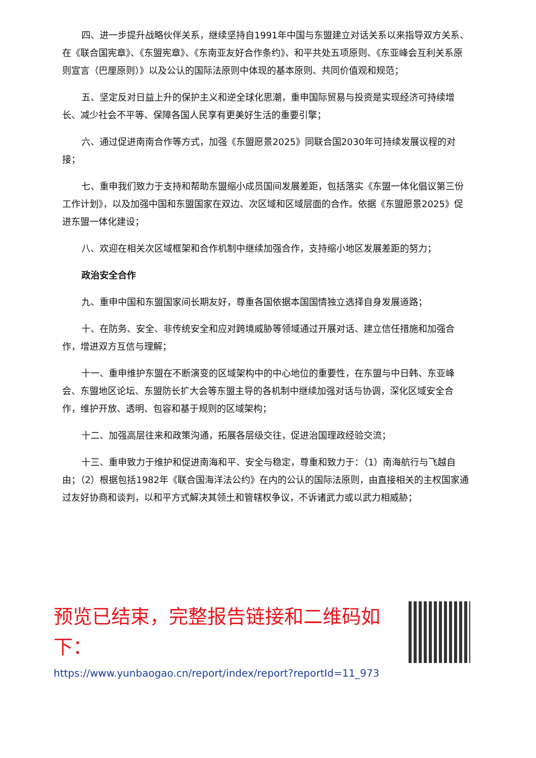四、进一步提升战略伙伴关系，继续坚持自1991年中国与东盟建立对话关系以来指导双方关系、在《联合国宪章》、《东盟宪章》、《东南亚友好合作条约》、和平共处五项原则、《东亚峰会互利关系原则宣言（巴厘原则）》以及公认的国际法原则中体现的基本原则、共同价值观和规范；
五、坚定反对日益上升的保护主义和逆全球化思潮，重申国际贸易与投资是实现经济可持续增长、减少社会不平等、保障各国人民享有更美好生活的重要引擎；
六、通过促进南南合作等方式，加强《东盟愿景2025》同联合国2030年可持续发展议程的对接；
七、重申我们致力于支持和帮助东盟缩小成员国间发展差距，包括落实《东盟一体化倡议第三份工作计划》，以及加强中国和东盟国家在双边、次区域和区域层面的合作。依据《东盟愿景2025》促进东盟一体化建设；
八、欢迎在相关次区域框架和合作机制中继续加强合作，支持缩小地区发展差距的努力；
政治安全合作
九、重申中国和东盟国家间长期友好，尊重各国依据本国国情独立选择自身发展道路；
十、在防务、安全、非传统安全和应对跨境威胁等领域通过开展对话、建立信任措施和加强合作，增进双方互信与理解；
十一、重申维护东盟在不断演变的区域架构中的中心地位的重要性，在东盟与中日韩、东亚峰会、东盟地区论坛、东盟防长扩大会等东盟主导的各机制中继续加强对话与协调，深化区域安全合作，维护开放、透明、包容和基于规则的区域架构；
十二、加强高层往来和政策沟通，拓展各层级交往，促进治国理政经验交流；
十三、重申致力于维护和促进南海和平、安全与稳定，尊重和致力于：（1）南海航行与飞越自由；（2）根据包括1982年《联合国海洋法公约》在内的公认的国际法原则，由直接相关的主权国家通过友好协商和谈判，以和平方式解决其领土和管辖权争议，不诉诸武力或以武力相威胁；
预览已结束，完整报告链接和二维码如下：
https://www.yunbaogao.cn/report/index/report?reportId=11_973